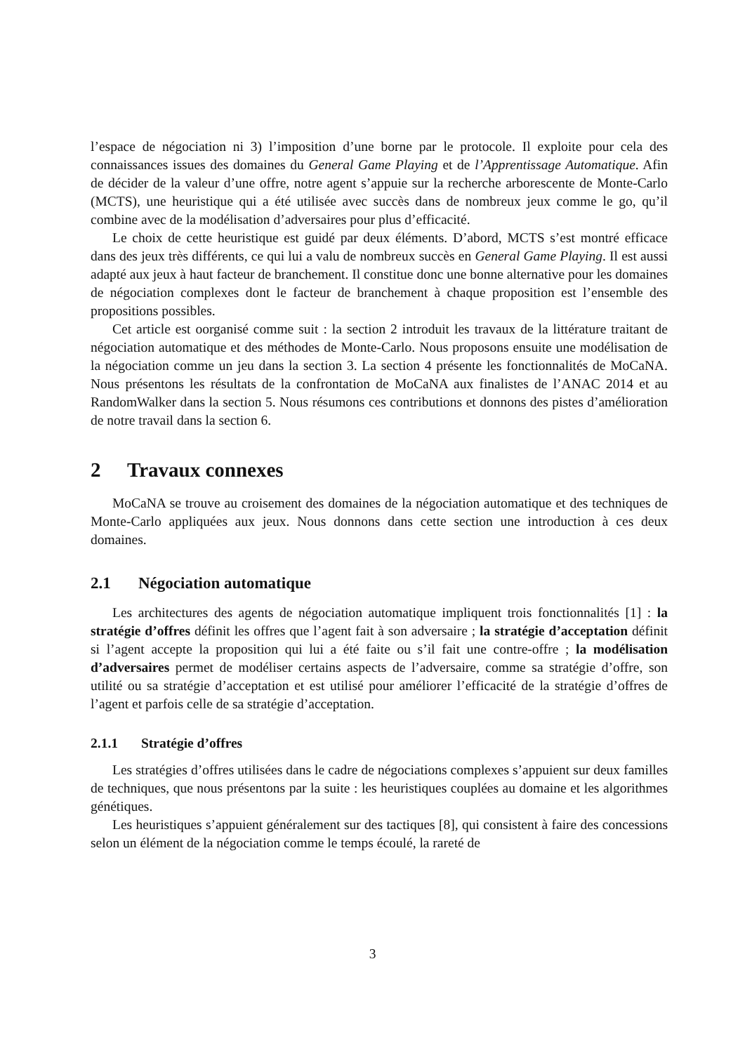l’espace de négociation ni 3) l’imposition d’une borne par le protocole. Il exploite pour cela des connaissances issues des domaines du General Game Playing et de l’Apprentissage Automatique. Afin de décider de la valeur d’une offre, notre agent s’appuie sur la recherche arborescente de Monte-Carlo (MCTS), une heuristique qui a été utilisée avec succès dans de nombreux jeux comme le go, qu’il combine avec de la modélisation d’adversaires pour plus d’efficacité.
Le choix de cette heuristique est guidé par deux éléments. D’abord, MCTS s’est montré efficace dans des jeux très différents, ce qui lui a valu de nombreux succès en General Game Playing. Il est aussi adapté aux jeux à haut facteur de branchement. Il constitue donc une bonne alternative pour les domaines de négociation complexes dont le facteur de branchement à chaque proposition est l’ensemble des propositions possibles.
Cet article est oorganisé comme suit : la section 2 introduit les travaux de la littérature traitant de négociation automatique et des méthodes de Monte-Carlo. Nous proposons ensuite une modélisation de la négociation comme un jeu dans la section 3. La section 4 présente les fonctionnalités de MoCaNA. Nous présentons les résultats de la confrontation de MoCaNA aux finalistes de l’ANAC 2014 et au RandomWalker dans la section 5. Nous résumons ces contributions et donnons des pistes d’amélioration de notre travail dans la section 6.
2 Travaux connexes
MoCaNA se trouve au croisement des domaines de la négociation automatique et des techniques de Monte-Carlo appliquées aux jeux. Nous donnons dans cette section une introduction à ces deux domaines.
2.1 Négociation automatique
Les architectures des agents de négociation automatique impliquent trois fonctionnalités [1] : la stratégie d’offres définit les offres que l’agent fait à son adversaire ; la stratégie d’acceptation définit si l’agent accepte la proposition qui lui a été faite ou s’il fait une contre-offre ; la modélisation d’adversaires permet de modéliser certains aspects de l’adversaire, comme sa stratégie d’offre, son utilité ou sa stratégie d’acceptation et est utilisé pour améliorer l’efficacité de la stratégie d’offres de l’agent et parfois celle de sa stratégie d’acceptation.
2.1.1 Stratégie d’offres
Les stratégies d’offres utilisées dans le cadre de négociations complexes s’appuient sur deux familles de techniques, que nous présentons par la suite : les heuristiques couplées au domaine et les algorithmes génétiques.
Les heuristiques s’appuient généralement sur des tactiques [8], qui consistent à faire des concessions selon un élément de la négociation comme le temps écoulé, la rareté de
3